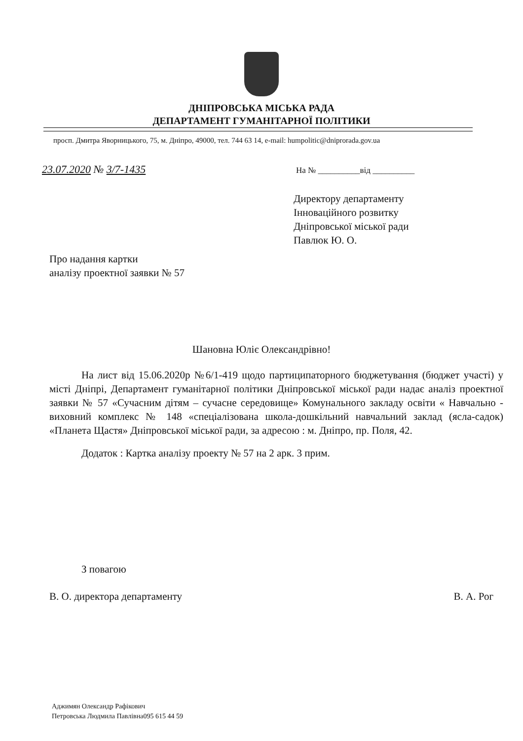ДНІПРОВСЬКА МІСЬКА РАДА
ДЕПАРТАМЕНТ ГУМАНІТАРНОЇ ПОЛІТИКИ
просп. Дмитра Яворницького, 75, м. Дніпро, 49000, тел. 744 63 14, e-mail: humpolitic@dniprorada.gov.ua
23.07.2020 № 3/7-1435 На № __________від __________
Директору департаменту
Інноваційного розвитку
Дніпровської міської ради
Павлюк Ю. О.
Про надання картки
аналізу проектної заявки № 57
Шановна Юліє Олександрівно!
На лист від 15.06.2020р №6/1-419 щодо партиципаторного бюджетування (бюджет участі) у місті Дніпрі, Департамент гуманітарної політики Дніпровської міської ради надає аналіз проектної заявки № 57 «Сучасним дітям – сучасне середовище» Комунального закладу освіти « Навчально - виховний комплекс № 148 «спеціалізована школа-дошкільний навчальний заклад (ясла-садок) «Планета Щастя» Дніпровської міської ради, за адресою : м. Дніпро, пр. Поля, 42.
Додаток : Картка аналізу проекту № 57 на 2 арк. 3 прим.
З повагою
В. О. директора департаменту В. А. Рог
Аджимян Олександр Рафікович
Петровська Людмила Павлівна095 615 44 59